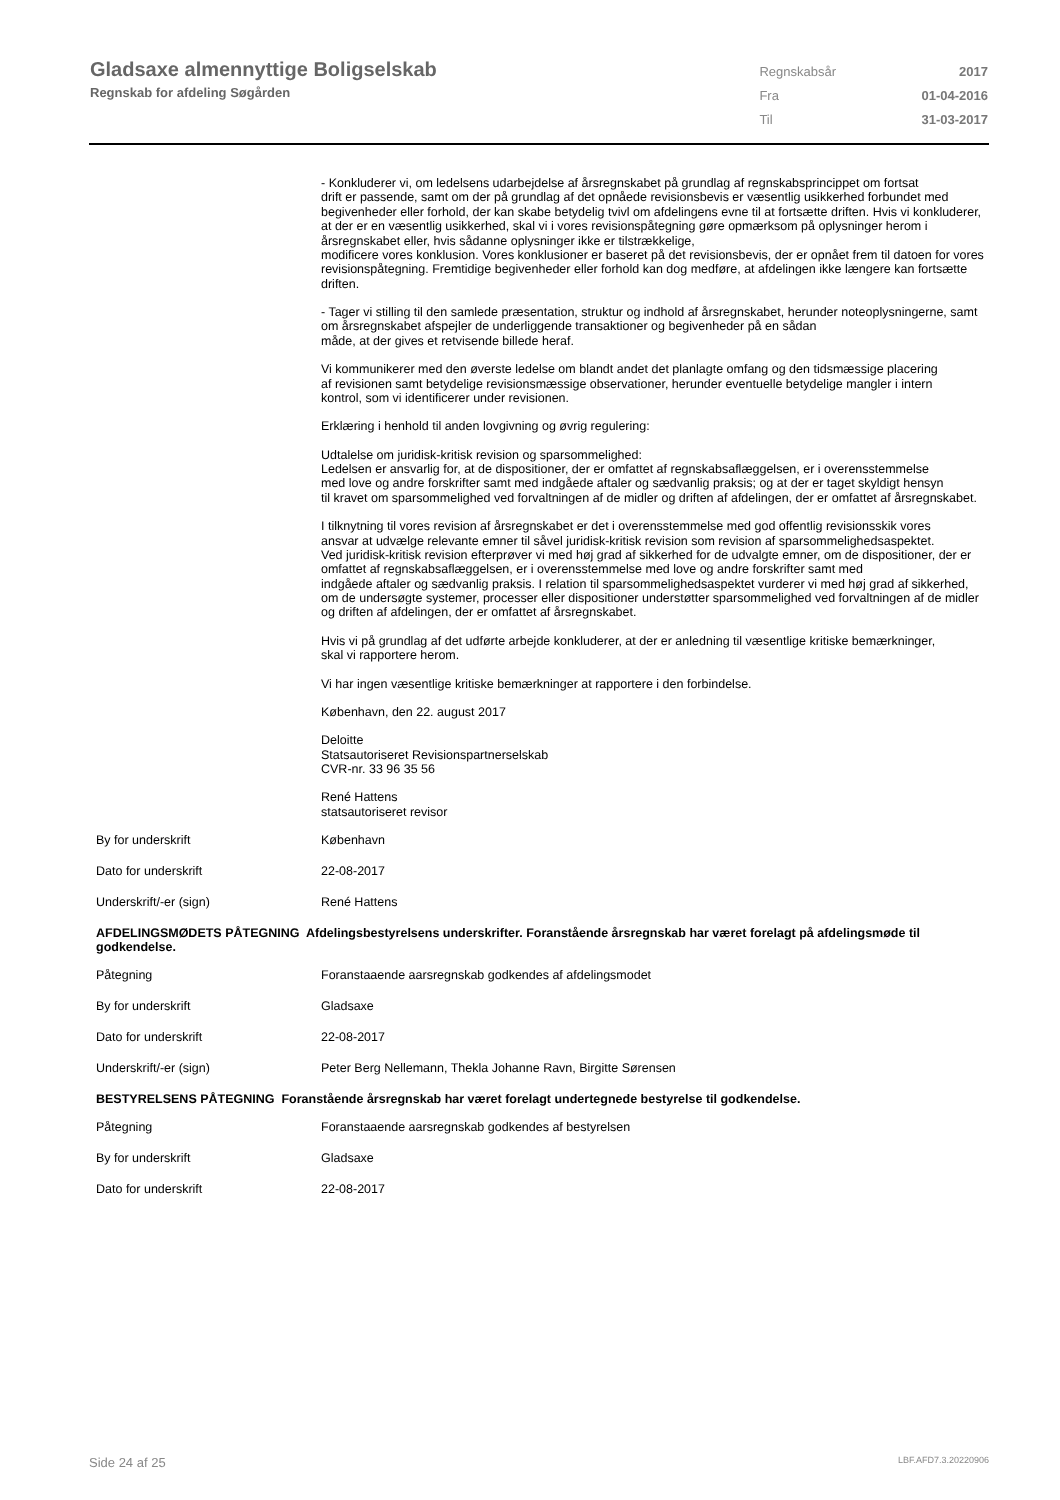Gladsaxe almennyttige Boligselskab
Regnskab for afdeling Søgården
| Regnskabsår | 2017 |
| Fra | 01-04-2016 |
| Til | 31-03-2017 |
- Konkluderer vi, om ledelsens udarbejdelse af årsregnskabet på grundlag af regnskabsprincippet om fortsat
drift er passende, samt om der på grundlag af det opnåede revisionsbevis er væsentlig usikkerhed forbundet med begivenheder eller forhold, der kan skabe betydelig tvivl om afdelingens evne til at fortsætte driften. Hvis vi konkluderer, at der er en væsentlig usikkerhed, skal vi i vores revisionspåtegning gøre opmærksom på oplysninger herom i årsregnskabet eller, hvis sådanne oplysninger ikke er tilstrækkelige,
modificere vores konklusion. Vores konklusioner er baseret på det revisionsbevis, der er opnået frem til datoen for vores revisionspåtegning. Fremtidige begivenheder eller forhold kan dog medføre, at afdelingen ikke længere kan fortsætte driften.
- Tager vi stilling til den samlede præsentation, struktur og indhold af årsregnskabet, herunder noteoplysningerne, samt om årsregnskabet afspejler de underliggende transaktioner og begivenheder på en sådan
måde, at der gives et retvisende billede heraf.
Vi kommunikerer med den øverste ledelse om blandt andet det planlagte omfang og den tidsmæssige placering
af revisionen samt betydelige revisionsmæssige observationer, herunder eventuelle betydelige mangler i intern
kontrol, som vi identificerer under revisionen.
Erklæring i henhold til anden lovgivning og øvrig regulering:
Udtalelse om juridisk-kritisk revision og sparsommelighed:
Ledelsen er ansvarlig for, at de dispositioner, der er omfattet af regnskabsaflæggelsen, er i overensstemmelse
med love og andre forskrifter samt med indgåede aftaler og sædvanlig praksis; og at der er taget skyldigt hensyn
til kravet om sparsommelighed ved forvaltningen af de midler og driften af afdelingen, der er omfattet af årsregnskabet.
I tilknytning til vores revision af årsregnskabet er det i overensstemmelse med god offentlig revisionsskik vores
ansvar at udvælge relevante emner til såvel juridisk-kritisk revision som revision af sparsommelighedsaspektet.
Ved juridisk-kritisk revision efterprøver vi med høj grad af sikkerhed for de udvalgte emner, om de dispositioner, der er omfattet af regnskabsaflæggelsen, er i overensstemmelse med love og andre forskrifter samt med
indgåede aftaler og sædvanlig praksis. I relation til sparsommelighedsaspektet vurderer vi med høj grad af sikkerhed, om de undersøgte systemer, processer eller dispositioner understøtter sparsommelighed ved forvaltningen af de midler og driften af afdelingen, der er omfattet af årsregnskabet.
Hvis vi på grundlag af det udførte arbejde konkluderer, at der er anledning til væsentlige kritiske bemærkninger,
skal vi rapportere herom.
Vi har ingen væsentlige kritiske bemærkninger at rapportere i den forbindelse.
København, den 22. august 2017
Deloitte
Statsautoriseret Revisionspartnerselskab
CVR-nr. 33 96 35 56
René Hattens
statsautoriseret revisor
| By for underskrift | København |
| Dato for underskrift | 22-08-2017 |
| Underskrift/-er (sign) | René Hattens |
AFDELINGSMØDETS PÅTEGNING Afdelingsbestyrelsens underskrifter. Foranstående årsregnskab har været forelagt på afdelingsmøde til godkendelse.
| Påtegning | Foranstaaende aarsregnskab godkendes af afdelingsmodet |
| By for underskrift | Gladsaxe |
| Dato for underskrift | 22-08-2017 |
| Underskrift/-er (sign) | Peter Berg Nellemann, Thekla Johanne Ravn, Birgitte Sørensen |
BESTYRELSENS PÅTEGNING Foranstående årsregnskab har været forelagt undertegnede bestyrelse til godkendelse.
| Påtegning | Foranstaaende aarsregnskab godkendes af bestyrelsen |
| By for underskrift | Gladsaxe |
| Dato for underskrift | 22-08-2017 |
Side 24 af 25 LBF.AFD7.3.20220906